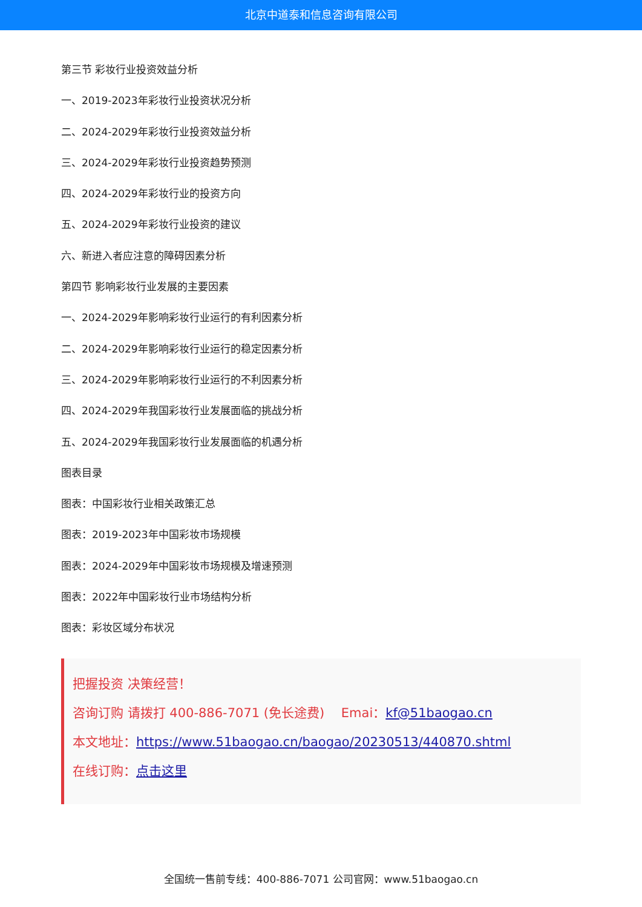北京中道泰和信息咨询有限公司
第三节 彩妆行业投资效益分析
一、2019-2023年彩妆行业投资状况分析
二、2024-2029年彩妆行业投资效益分析
三、2024-2029年彩妆行业投资趋势预测
四、2024-2029年彩妆行业的投资方向
五、2024-2029年彩妆行业投资的建议
六、新进入者应注意的障碍因素分析
第四节 影响彩妆行业发展的主要因素
一、2024-2029年影响彩妆行业运行的有利因素分析
二、2024-2029年影响彩妆行业运行的稳定因素分析
三、2024-2029年影响彩妆行业运行的不利因素分析
四、2024-2029年我国彩妆行业发展面临的挑战分析
五、2024-2029年我国彩妆行业发展面临的机遇分析
图表目录
图表：中国彩妆行业相关政策汇总
图表：2019-2023年中国彩妆市场规模
图表：2024-2029年中国彩妆市场规模及增速预测
图表：2022年中国彩妆行业市场结构分析
图表：彩妆区域分布状况
把握投资 决策经营！
咨询订购 请拨打 400-886-7071 (免长途费)　 Emai：kf@51baogao.cn
本文地址：https://www.51baogao.cn/baogao/20230513/440870.shtml
在线订购：点击这里
全国统一售前专线：400-886-7071 公司官网：www.51baogao.cn